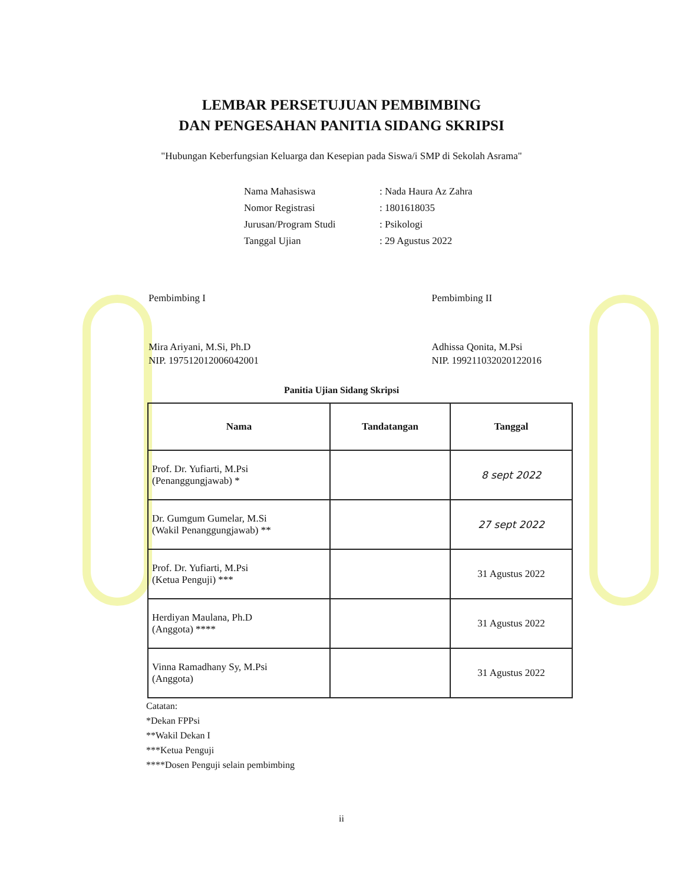LEMBAR PERSETUJUAN PEMBIMBING
DAN PENGESAHAN PANITIA SIDANG SKRIPSI
"Hubungan Keberfungsian Keluarga dan Kesepian pada Siswa/i SMP di Sekolah Asrama"
| Nama Mahasiswa | : Nada Haura Az Zahra |
| Nomor Registrasi | : 1801618035 |
| Jurusan/Program Studi | : Psikologi |
| Tanggal Ujian | : 29 Agustus 2022 |
Pembimbing I
Mira Ariyani, M.Si, Ph.D
NIP. 197512012006042001
Pembimbing II
Adhissa Qonita, M.Psi
NIP. 199211032020122016
Panitia Ujian Sidang Skripsi
| Nama | Tandatangan | Tanggal |
| --- | --- | --- |
| Prof. Dr. Yufiarti, M.Psi (Penanggungjawab) * | | 8 sept 2022 |
| Dr. Gumgum Gumelar, M.Si (Wakil Penanggungjawab) ** | | 27 sept 2022 |
| Prof. Dr. Yufiarti, M.Psi (Ketua Penguji) *** | | 31 Agustus 2022 |
| Herdiyan Maulana, Ph.D (Anggota) **** | | 31 Agustus 2022 |
| Vinna Ramadhany Sy, M.Psi (Anggota) | | 31 Agustus 2022 |
Catatan:
*Dekan FPPsi
**Wakil Dekan I
***Ketua Penguji
****Dosen Penguji selain pembimbing
ii